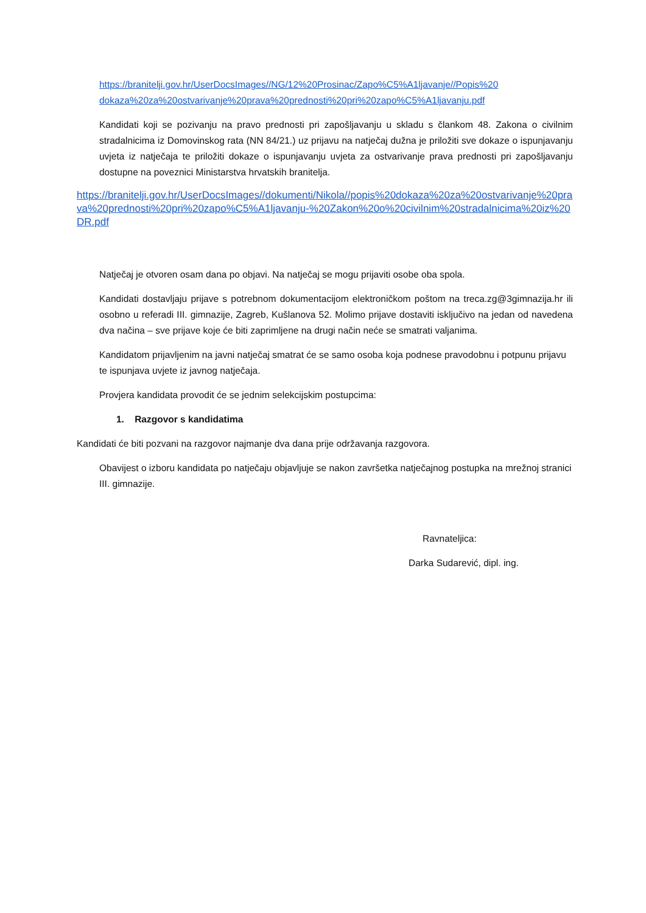https://branitelji.gov.hr/UserDocsImages//NG/12%20Prosinac/Zapo%C5%A1ljavanje//Popis%20 dokaza%20za%20ostvarivanje%20prava%20prednosti%20pri%20zapo%C5%A1ljavanju.pdf
Kandidati koji se pozivanju na pravo prednosti pri zapošljavanju u skladu s člankom 48. Zakona o civilnim stradalnicima iz Domovinskog rata (NN 84/21.) uz prijavu na natječaj dužna je priložiti sve dokaze o ispunjavanju uvjeta iz natječaja te priložiti dokaze o ispunjavanju uvjeta za ostvarivanje prava prednosti pri zapošljavanju dostupne na poveznici Ministarstva hrvatskih branitelja.
https://branitelji.gov.hr/UserDocsImages//dokumenti/Nikola//popis%20dokaza%20za%20ostvarivanje%20prava%20prednosti%20pri%20zapo%C5%A1ljavanju-%20Zakon%20o%20civilnim%20stradalnicima%20iz%20DR.pdf
Natječaj je otvoren osam dana po objavi. Na natječaj se mogu prijaviti osobe oba spola.
Kandidati dostavljaju prijave s potrebnom dokumentacijom elektroničkom poštom na treca.zg@3gimnazija.hr ili osobno u referadi III. gimnazije, Zagreb, Kušlanova 52. Molimo prijave dostaviti isključivo na jedan od navedena dva načina – sve prijave koje će biti zaprimljene na drugi način neće se smatrati valjanima.
Kandidatom prijavljenim na javni natječaj smatrat će se samo osoba koja podnese pravodobnu i potpunu prijavu te ispunjava uvjete iz javnog natječaja.
Provjera kandidata provodit će se jednim selekcijskim postupcima:
1. Razgovor s kandidatima
Kandidati će biti pozvani na razgovor najmanje dva dana prije održavanja razgovora.
Obavijest o izboru kandidata po natječaju objavljuje se nakon završetka natječajnog postupka na mrežnoj stranici III. gimnazije.
Ravnateljica:
Darka Sudarević, dipl. ing.